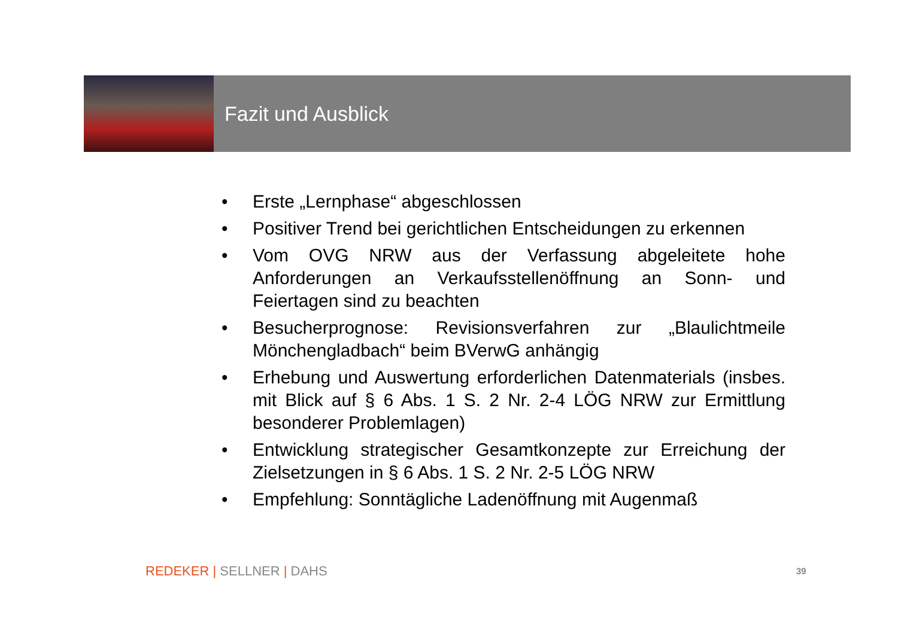Fazit und Ausblick
• Erste „Lernphase“ abgeschlossen
• Positiver Trend bei gerichtlichen Entscheidungen zu erkennen
• Vom OVG NRW aus der Verfassung abgeleitete hohe Anforderungen an Verkaufsstellenöffnung an Sonn- und Feiertagen sind zu beachten
• Besucherprognose: Revisionsverfahren zur „Blaulichtmeile Mönchengladbach“ beim BVerwG anhängig
• Erhebung und Auswertung erforderlichen Datenmaterials (insbes. mit Blick auf § 6 Abs. 1 S. 2 Nr. 2-4 LÖG NRW zur Ermittlung besonderer Problemlagen)
• Entwicklung strategischer Gesamtkonzepte zur Erreichung der Zielsetzungen in § 6 Abs. 1 S. 2 Nr. 2-5 LÖG NRW
• Empfehlung: Sonntägliche Ladenöffnung mit Augenmaß
REDEKER | SELLNER | DAHS 39